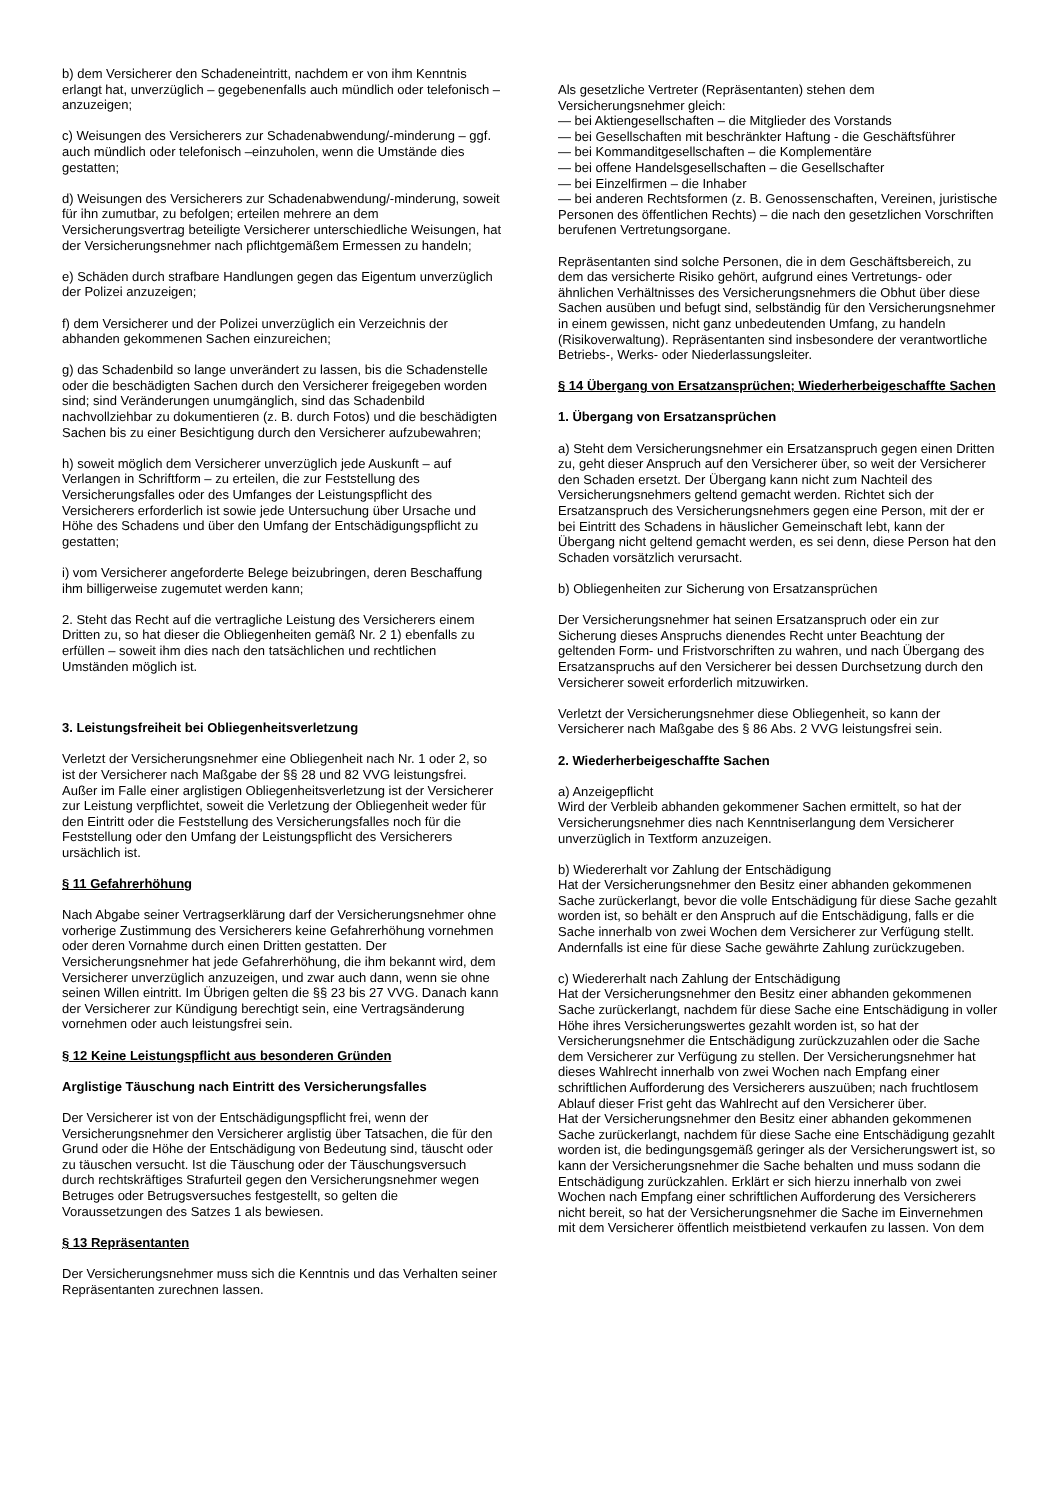b) dem Versicherer den Schadeneintritt, nachdem er von ihm Kenntnis erlangt hat, unverzüglich – gegebenenfalls auch mündlich oder telefonisch – anzuzeigen;
c) Weisungen des Versicherers zur Schadenabwendung/-minderung – ggf. auch mündlich oder telefonisch –einzuholen, wenn die Umstände dies gestatten;
d) Weisungen des Versicherers zur Schadenabwendung/-minderung, soweit für ihn zumutbar, zu befolgen; erteilen mehrere an dem Versicherungsvertrag beteiligte Versicherer unterschiedliche Weisungen, hat der Versicherungsnehmer nach pflichtgemäßem Ermessen zu handeln;
e) Schäden durch strafbare Handlungen gegen das Eigentum unverzüglich der Polizei anzuzeigen;
f) dem Versicherer und der Polizei unverzüglich ein Verzeichnis der abhanden gekommenen Sachen einzureichen;
g) das Schadenbild so lange unverändert zu lassen, bis die Schadenstelle oder die beschädigten Sachen durch den Versicherer freigegeben worden sind; sind Veränderungen unumgänglich, sind das Schadenbild nachvollziehbar zu dokumentieren (z. B. durch Fotos) und die beschädigten Sachen bis zu einer Besichtigung durch den Versicherer aufzubewahren;
h) soweit möglich dem Versicherer unverzüglich jede Auskunft – auf Verlangen in Schriftform – zu erteilen, die zur Feststellung des Versicherungsfalles oder des Umfanges der Leistungspflicht des Versicherers erforderlich ist sowie jede Untersuchung über Ursache und Höhe des Schadens und über den Umfang der Entschädigungspflicht zu gestatten;
i) vom Versicherer angeforderte Belege beizubringen, deren Beschaffung ihm billigerweise zugemutet werden kann;
2. Steht das Recht auf die vertragliche Leistung des Versicherers einem Dritten zu, so hat dieser die Obliegenheiten gemäß Nr. 2 1) ebenfalls zu erfüllen – soweit ihm dies nach den tatsächlichen und rechtlichen Umständen möglich ist.
3. Leistungsfreiheit bei Obliegenheitsverletzung
Verletzt der Versicherungsnehmer eine Obliegenheit nach Nr. 1 oder 2, so ist der Versicherer nach Maßgabe der §§ 28 und 82 VVG leistungsfrei.
Außer im Falle einer arglistigen Obliegenheitsverletzung ist der Versicherer zur Leistung verpflichtet, soweit die Verletzung der Obliegenheit weder für den Eintritt oder die Feststellung des Versicherungsfalles noch für die Feststellung oder den Umfang der Leistungspflicht des Versicherers ursächlich ist.
§ 11 Gefahrerhöhung
Nach Abgabe seiner Vertragserklärung darf der Versicherungsnehmer ohne vorherige Zustimmung des Versicherers keine Gefahrerhöhung vornehmen oder deren Vornahme durch einen Dritten gestatten. Der Versicherungsnehmer hat jede Gefahrerhöhung, die ihm bekannt wird, dem Versicherer unverzüglich anzuzeigen, und zwar auch dann, wenn sie ohne seinen Willen eintritt. Im Übrigen gelten die §§ 23 bis 27 VVG. Danach kann der Versicherer zur Kündigung berechtigt sein, eine Vertragsänderung vornehmen oder auch leistungsfrei sein.
§ 12 Keine Leistungspflicht aus besonderen Gründen
Arglistige Täuschung nach Eintritt des Versicherungsfalles
Der Versicherer ist von der Entschädigungspflicht frei, wenn der Versicherungsnehmer den Versicherer arglistig über Tatsachen, die für den Grund oder die Höhe der Entschädigung von Bedeutung sind, täuscht oder zu täuschen versucht. Ist die Täuschung oder der Täuschungsversuch durch rechtskräftiges Strafurteil gegen den Versicherungsnehmer wegen Betruges oder Betrugsversuches festgestellt, so gelten die Voraussetzungen des Satzes 1 als bewiesen.
§ 13 Repräsentanten
Der Versicherungsnehmer muss sich die Kenntnis und das Verhalten seiner Repräsentanten zurechnen lassen.
Als gesetzliche Vertreter (Repräsentanten) stehen dem Versicherungsnehmer gleich:
— bei Aktiengesellschaften – die Mitglieder des Vorstands
— bei Gesellschaften mit beschränkter Haftung - die Geschäftsführer
— bei Kommanditgesellschaften – die Komplementäre
— bei offene Handelsgesellschaften – die Gesellschafter
— bei Einzelfirmen – die Inhaber
— bei anderen Rechtsformen (z. B. Genossenschaften, Vereinen, juristische Personen des öffentlichen Rechts) – die nach den gesetzlichen Vorschriften berufenen Vertretungsorgane.
Repräsentanten sind solche Personen, die in dem Geschäftsbereich, zu dem das versicherte Risiko gehört, aufgrund eines Vertretungs- oder ähnlichen Verhältnisses des Versicherungsnehmers die Obhut über diese Sachen ausüben und befugt sind, selbständig für den Versicherungsnehmer in einem gewissen, nicht ganz unbedeutenden Umfang, zu handeln (Risikoverwaltung). Repräsentanten sind insbesondere der verantwortliche Betriebs-, Werks- oder Niederlassungsleiter.
§ 14 Übergang von Ersatzansprüchen; Wiederherbeigeschaffte Sachen
1. Übergang von Ersatzansprüchen
a) Steht dem Versicherungsnehmer ein Ersatzanspruch gegen einen Dritten zu, geht dieser Anspruch auf den Versicherer über, so weit der Versicherer den Schaden ersetzt. Der Übergang kann nicht zum Nachteil des Versicherungsnehmers geltend gemacht werden. Richtet sich der Ersatzanspruch des Versicherungsnehmers gegen eine Person, mit der er bei Eintritt des Schadens in häuslicher Gemeinschaft lebt, kann der Übergang nicht geltend gemacht werden, es sei denn, diese Person hat den Schaden vorsätzlich verursacht.
b) Obliegenheiten zur Sicherung von Ersatzansprüchen
Der Versicherungsnehmer hat seinen Ersatzanspruch oder ein zur Sicherung dieses Anspruchs dienendes Recht unter Beachtung der geltenden Form- und Fristvorschriften zu wahren, und nach Übergang des Ersatzanspruchs auf den Versicherer bei dessen Durchsetzung durch den Versicherer soweit erforderlich mitzuwirken.
Verletzt der Versicherungsnehmer diese Obliegenheit, so kann der Versicherer nach Maßgabe des § 86 Abs. 2 VVG leistungsfrei sein.
2. Wiederherbeigeschaffte Sachen
a) Anzeigepflicht
Wird der Verbleib abhanden gekommener Sachen ermittelt, so hat der Versicherungsnehmer dies nach Kenntniserlangung dem Versicherer unverzüglich in Textform anzuzeigen.
b) Wiedererhalt vor Zahlung der Entschädigung
Hat der Versicherungsnehmer den Besitz einer abhanden gekommenen Sache zurückerlangt, bevor die volle Entschädigung für diese Sache gezahlt worden ist, so behält er den Anspruch auf die Entschädigung, falls er die Sache innerhalb von zwei Wochen dem Versicherer zur Verfügung stellt. Andernfalls ist eine für diese Sache gewährte Zahlung zurückzugeben.
c) Wiedererhalt nach Zahlung der Entschädigung
Hat der Versicherungsnehmer den Besitz einer abhanden gekommenen Sache zurückerlangt, nachdem für diese Sache eine Entschädigung in voller Höhe ihres Versicherungswertes gezahlt worden ist, so hat der Versicherungsnehmer die Entschädigung zurückzuzahlen oder die Sache dem Versicherer zur Verfügung zu stellen. Der Versicherungsnehmer hat dieses Wahlrecht innerhalb von zwei Wochen nach Empfang einer schriftlichen Aufforderung des Versicherers auszuüben; nach fruchtlosem Ablauf dieser Frist geht das Wahlrecht auf den Versicherer über.
Hat der Versicherungsnehmer den Besitz einer abhanden gekommenen Sache zurückerlangt, nachdem für diese Sache eine Entschädigung gezahlt worden ist, die bedingungsgemäß geringer als der Versicherungswert ist, so kann der Versicherungsnehmer die Sache behalten und muss sodann die Entschädigung zurückzahlen. Erklärt er sich hierzu innerhalb von zwei Wochen nach Empfang einer schriftlichen Aufforderung des Versicherers nicht bereit, so hat der Versicherungsnehmer die Sache im Einvernehmen mit dem Versicherer öffentlich meistbietend verkaufen zu lassen. Von dem